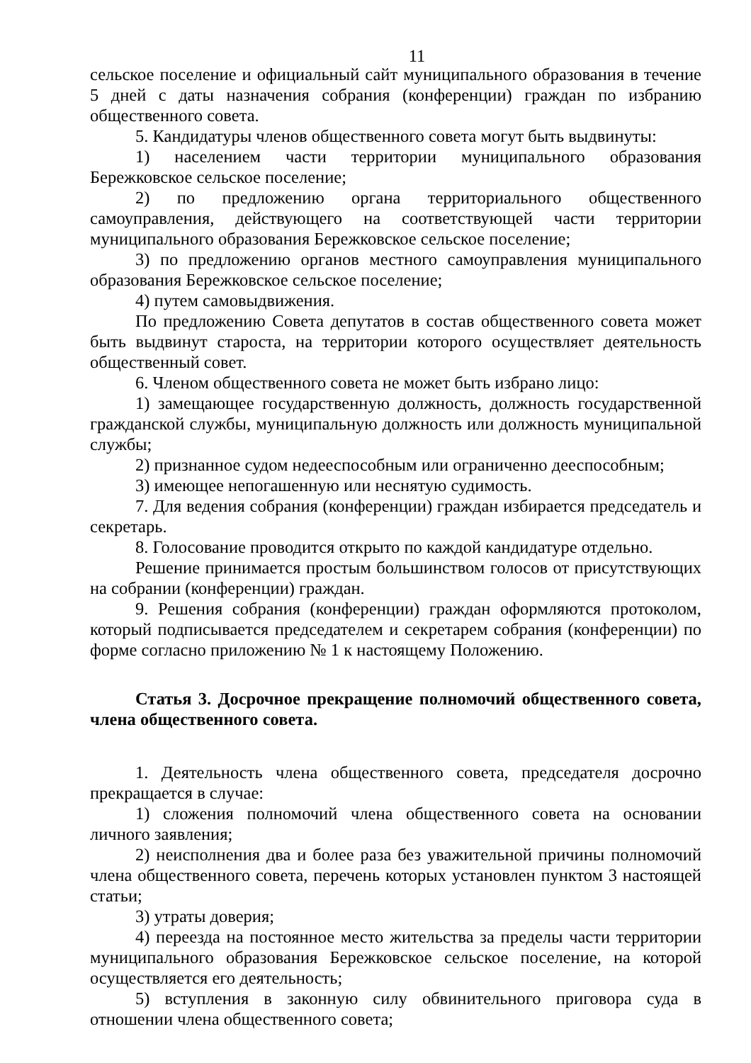11
сельское поселение и официальный сайт муниципального образования в течение 5 дней с даты назначения собрания (конференции) граждан по избранию общественного совета.
5. Кандидатуры членов общественного совета могут быть выдвинуты:
1) населением части территории муниципального образования Бережковское сельское поселение;
2) по предложению органа территориального общественного самоуправления, действующего на соответствующей части территории муниципального образования Бережковское сельское поселение;
3) по предложению органов местного самоуправления муниципального образования Бережковское сельское поселение;
4) путем самовыдвижения.
По предложению Совета депутатов в состав общественного совета может быть выдвинут староста, на территории которого осуществляет деятельность общественный совет.
6. Членом общественного совета не может быть избрано лицо:
1) замещающее государственную должность, должность государственной гражданской службы, муниципальную должность или должность муниципальной службы;
2) признанное судом недееспособным или ограниченно дееспособным;
3) имеющее непогашенную или неснятую судимость.
7. Для ведения собрания (конференции) граждан избирается председатель и секретарь.
8. Голосование проводится открыто по каждой кандидатуре отдельно.
Решение принимается простым большинством голосов от присутствующих на собрании (конференции) граждан.
9. Решения собрания (конференции) граждан оформляются протоколом, который подписывается председателем и секретарем собрания (конференции) по форме согласно приложению № 1 к настоящему Положению.
Статья 3. Досрочное прекращение полномочий общественного совета, члена общественного совета.
1. Деятельность члена общественного совета, председателя досрочно прекращается в случае:
1) сложения полномочий члена общественного совета на основании личного заявления;
2) неисполнения два и более раза без уважительной причины полномочий члена общественного совета, перечень которых установлен пунктом 3 настоящей статьи;
3) утраты доверия;
4) переезда на постоянное место жительства за пределы части территории муниципального образования Бережковское сельское поселение, на которой осуществляется его деятельность;
5) вступления в законную силу обвинительного приговора суда в отношении члена общественного совета;